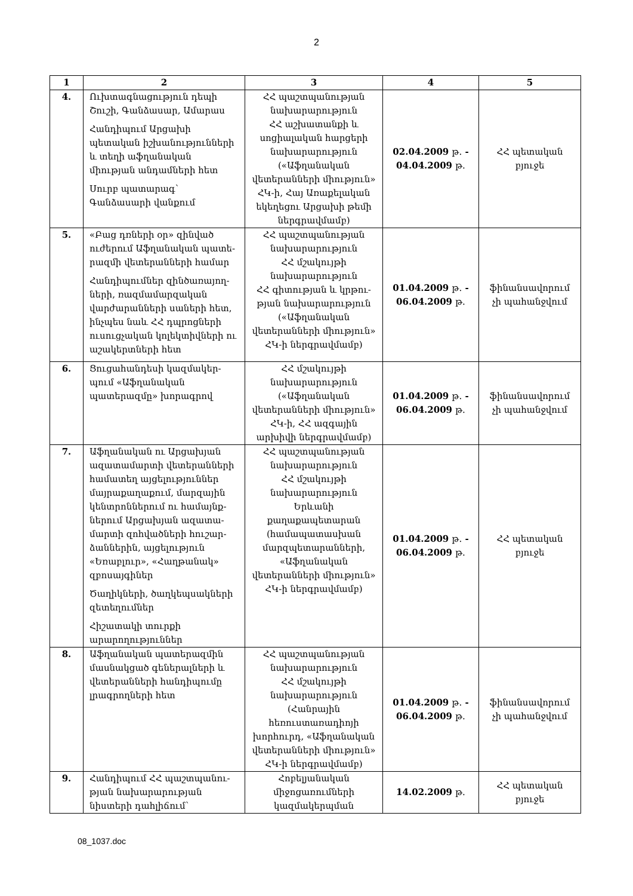2
| 1 | 2 | 3 | 4 | 5 |
| --- | --- | --- | --- | --- |
| 4. | Ուխտագնացություն դեպի Շուշի, Գանձասար, Ամարաս Հանդիպում Արցախի պետական իշխանությունների և տեղի աֆղանական միության անդամների հետ Սուրբ պատարագ՝ Գանձասարի վանքում | ՀՀ պաշտպանության նախարարություն ՀՀ աշխատանքի և սոցիալական հարցերի նախարարություն («Աֆղանական վետերանների միություն» ՀԿ-ի, Հայ Առաքելական եկեղեցու Արցախի թեմի ներգրավմամբ) | 02.04.2009 թ. - 04.04.2009 թ. | ՀՀ պետական բյուջե |
| 5. | «Բաց դռների օր» զինված ուժերում Աֆղանական պատե-րազմի վետերանների համար Հանդիպումներ զինծառայող-ների, ռազմամարզական վարժարանների սաների հետ, ինչպես նաև ՀՀ դպրոցների ուսուցչական կոլեկտիվների ու աշակերտների հետ | ՀՀ պաշտպանության նախարարություն ՀՀ մշակույթի նախարարություն ՀՀ գիտության և կրթու-թյան նախարարություն («Աֆղանական վետերանների միություն» ՀԿ-ի ներգրավմամբ) | 01.04.2009 թ. - 06.04.2009 թ. | ֆինանսավորում չի պահանջվում |
| 6. | Ցուցահանդեսի կազմակեր-պում «Աֆղանական պատերազմը» խորագրով | ՀՀ մշակույթի նախարարություն («Աֆղանական վետերանների միություն» ՀԿ-ի, ՀՀ ազգային արխիվի ներգրավմամբ) | 01.04.2009 թ. - 06.04.2009 թ. | ֆինանսավորում չի պահանջվում |
| 7. | Աֆղանական ու Արցախյան ազատամարտի վետերանների համատեղ այցելություններ մայրաքաղաքում, մարզային կենտրոններում ու համայնք-ներում Արցախյան ազատա-մարտի զոհվածների հուշար-ձաններին, այցելություն «Եռաբլուր», «Հաղթանակ» զբոսայգիներ Ծաղիկների, ծաղկեպսակների զետեղումներ Հիշատակի տուրքի արարողություններ | ՀՀ պաշտպանության նախարարություն ՀՀ մշակույթի նախարարություն Երևանի քաղաքապետարան (համապատասխան մարզպետարանների, «Աֆղանական վետերանների միություն» ՀԿ-ի ներգրավմամբ) | 01.04.2009 թ. - 06.04.2009 թ. | ՀՀ պետական բյուջե |
| 8. | Աֆղանական պատերազմին մասնակցած գեներալների և վետերանների հանդիպումը լրագրողների հետ | ՀՀ պաշտպանության նախարարություն ՀՀ մշակույթի նախարարություն (Հանրային հեռուստառադիոյի խորհուրդ, «Աֆղանական վետերանների միություն» ՀԿ-ի ներգրավմամբ) | 01.04.2009 թ. - 06.04.2009 թ. | ֆինանսավորում չի պահանջվում |
| 9. | Հանդիպում ՀՀ պաշտպանու-թյան նախարարության նիստերի դահլիճում՝ | Հոբելյանական միջոցառումների կազմակերպման | 14.02.2009 թ. | ՀՀ պետական բյուջե |
08_1037.doc